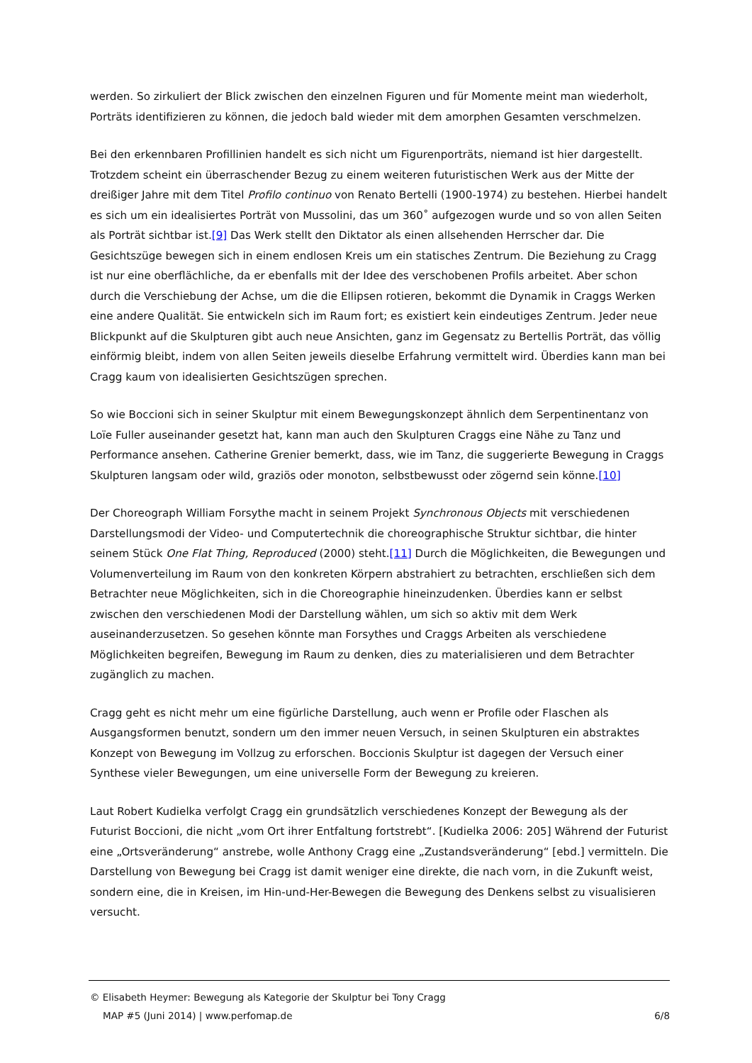werden. So zirkuliert der Blick zwischen den einzelnen Figuren und für Momente meint man wiederholt, Porträts identifizieren zu können, die jedoch bald wieder mit dem amorphen Gesamten verschmelzen.
Bei den erkennbaren Profillinien handelt es sich nicht um Figurenporträts, niemand ist hier dargestellt. Trotzdem scheint ein überraschender Bezug zu einem weiteren futuristischen Werk aus der Mitte der dreißiger Jahre mit dem Titel Profilo continuo von Renato Bertelli (1900-1974) zu bestehen. Hierbei handelt es sich um ein idealisiertes Porträt von Mussolini, das um 360˚ aufgezogen wurde und so von allen Seiten als Porträt sichtbar ist.[9] Das Werk stellt den Diktator als einen allsehenden Herrscher dar. Die Gesichtszüge bewegen sich in einem endlosen Kreis um ein statisches Zentrum. Die Beziehung zu Cragg ist nur eine oberflächliche, da er ebenfalls mit der Idee des verschobenen Profils arbeitet. Aber schon durch die Verschiebung der Achse, um die die Ellipsen rotieren, bekommt die Dynamik in Craggs Werken eine andere Qualität. Sie entwickeln sich im Raum fort; es existiert kein eindeutiges Zentrum. Jeder neue Blickpunkt auf die Skulpturen gibt auch neue Ansichten, ganz im Gegensatz zu Bertellis Porträt, das völlig einförmig bleibt, indem von allen Seiten jeweils dieselbe Erfahrung vermittelt wird. Überdies kann man bei Cragg kaum von idealisierten Gesichtszügen sprechen.
So wie Boccioni sich in seiner Skulptur mit einem Bewegungskonzept ähnlich dem Serpentinentanz von Loïe Fuller auseinander gesetzt hat, kann man auch den Skulpturen Craggs eine Nähe zu Tanz und Performance ansehen. Catherine Grenier bemerkt, dass, wie im Tanz, die suggerierte Bewegung in Craggs Skulpturen langsam oder wild, graziös oder monoton, selbstbewusst oder zögernd sein könne.[10]
Der Choreograph William Forsythe macht in seinem Projekt Synchronous Objects mit verschiedenen Darstellungsmodi der Video- und Computertechnik die choreographische Struktur sichtbar, die hinter seinem Stück One Flat Thing, Reproduced (2000) steht.[11] Durch die Möglichkeiten, die Bewegungen und Volumenverteilung im Raum von den konkreten Körpern abstrahiert zu betrachten, erschließen sich dem Betrachter neue Möglichkeiten, sich in die Choreographie hineinzudenken. Überdies kann er selbst zwischen den verschiedenen Modi der Darstellung wählen, um sich so aktiv mit dem Werk auseinanderzusetzen. So gesehen könnte man Forsythes und Craggs Arbeiten als verschiedene Möglichkeiten begreifen, Bewegung im Raum zu denken, dies zu materialisieren und dem Betrachter zugänglich zu machen.
Cragg geht es nicht mehr um eine figürliche Darstellung, auch wenn er Profile oder Flaschen als Ausgangsformen benutzt, sondern um den immer neuen Versuch, in seinen Skulpturen ein abstraktes Konzept von Bewegung im Vollzug zu erforschen. Boccionis Skulptur ist dagegen der Versuch einer Synthese vieler Bewegungen, um eine universelle Form der Bewegung zu kreieren.
Laut Robert Kudielka verfolgt Cragg ein grundsätzlich verschiedenes Konzept der Bewegung als der Futurist Boccioni, die nicht „vom Ort ihrer Entfaltung fortstrebt“. [Kudielka 2006: 205] Während der Futurist eine „Ortsveränderung“ anstrebe, wolle Anthony Cragg eine „Zustandsveränderung“ [ebd.] vermitteln. Die Darstellung von Bewegung bei Cragg ist damit weniger eine direkte, die nach vorn, in die Zukunft weist, sondern eine, die in Kreisen, im Hin-und-Her-Bewegen die Bewegung des Denkens selbst zu visualisieren versucht.
© Elisabeth Heymer: Bewegung als Kategorie der Skulptur bei Tony Cragg
MAP #5 (Juni 2014) | www.perfomap.de 6/8